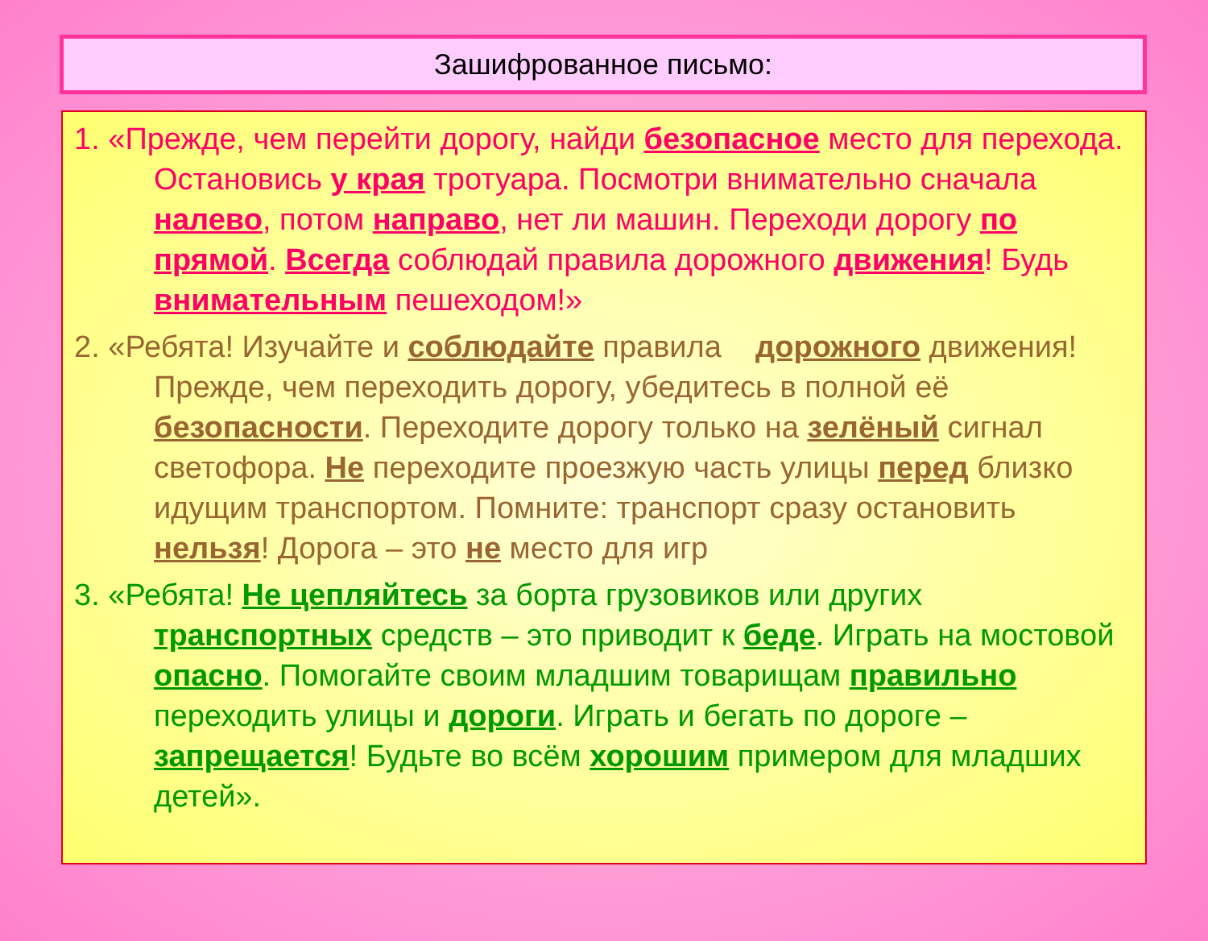Зашифрованное письмо:
1. «Прежде, чем перейти дорогу, найди безопасное место для перехода. Остановись у края тротуара. Посмотри внимательно сначала налево, потом направо, нет ли машин. Переходи дорогу по прямой. Всегда соблюдай правила дорожного движения! Будь внимательным пешеходом!»
2. «Ребята! Изучайте и соблюдайте правила дорожного движения! Прежде, чем переходить дорогу, убедитесь в полной её безопасности. Переходите дорогу только на зелёный сигнал светофора. Не переходите проезжую часть улицы перед близко идущим транспортом. Помните: транспорт сразу остановить нельзя! Дорога – это не место для игр
3. «Ребята! Не цепляйтесь за борта грузовиков или других транспортных средств – это приводит к беде. Играть на мостовой опасно. Помогайте своим младшим товарищам правильно переходить улицы и дороги. Играть и бегать по дороге – запрещается! Будьте во всём хорошим примером для младших детей».